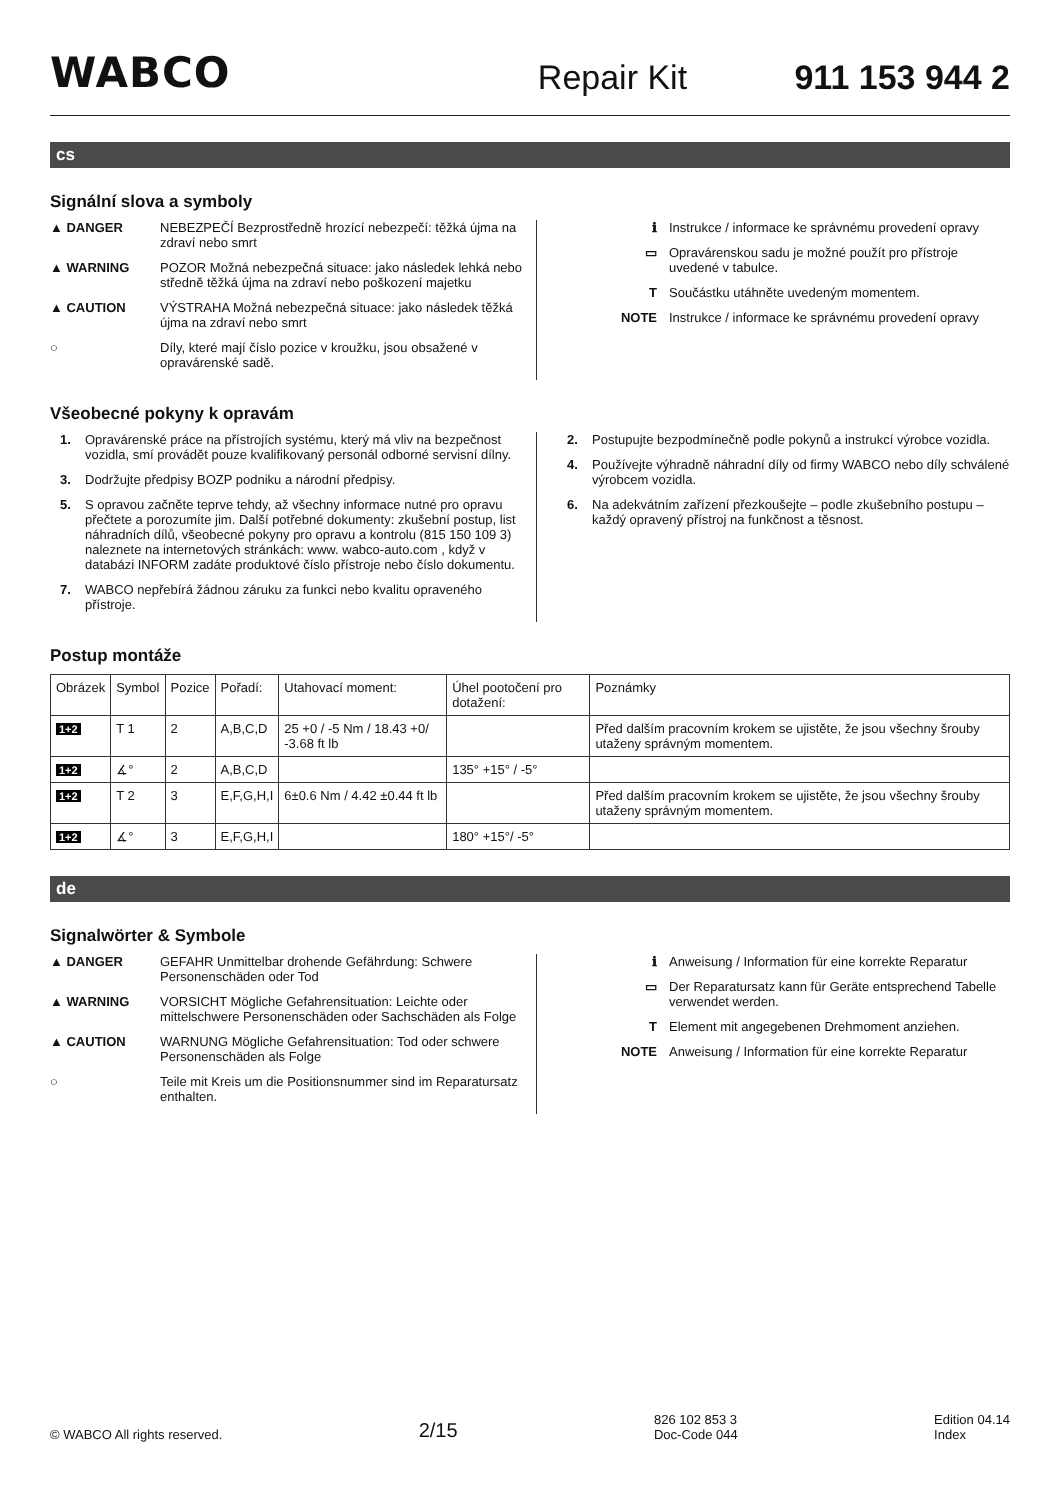WABCO Repair Kit 911 153 944 2
cs
Signální slova a symboly
▲ DANGER NEBEZPEČÍ Bezprostředně hrozící nebezpečí: těžká újma na zdraví nebo smrt
▲ WARNING POZOR Možná nebezpečná situace: jako následek lehká nebo středně těžká újma na zdraví nebo poškození majetku
▲ CAUTION VÝSTRAHA Možná nebezpečná situace: jako následek těžká újma na zdraví nebo smrt
○ Díly, které mají číslo pozice v kroužku, jsou obsažené v opravárenské sadě.
ℹ Instrukce / informace ke správnému provedení opravy
▭ Opravárenskou sadu je možné použít pro přístroje uvedené v tabulce.
T Součástku utáhněte uvedeným momentem.
NOTE Instrukce / informace ke správnému provedení opravy
Všeobecné pokyny k opravám
1. Opravárenské práce na přístrojích systému, který má vliv na bezpečnost vozidla, smí provádět pouze kvalifikovaný personál odborné servisní dílny.
3. Dodržujte předpisy BOZP podniku a národní předpisy.
5. S opravou začněte teprve tehdy, až všechny informace nutné pro opravu přečtete a porozumíte jim. Další potřebné dokumenty: zkušební postup, list náhradních dílů, všeobecné pokyny pro opravu a kontrolu (815 150 109 3) naleznete na internetových stránkách: www. wabco-auto.com , když v databázi INFORM zadáte produktové číslo přístroje nebo číslo dokumentu.
7. WABCO nepřebírá žádnou záruku za funkci nebo kvalitu opraveného přístroje.
2. Postupujte bezpodmínečně podle pokynů a instrukcí výrobce vozidla.
4. Používejte výhradně náhradní díly od firmy WABCO nebo díly schválené výrobcem vozidla.
6. Na adekvátním zařízení přezkoušejte – podle zkušebního postupu – každý opravený přístroj na funkčnost a těsnost.
Postup montáže
| Obrázek | Symbol | Pozice | Pořadí: | Utahovací moment: | Úhel pootočení pro dotažení: | Poznámky |
| --- | --- | --- | --- | --- | --- | --- |
| 1+2 | T 1 | 2 | A,B,C,D | 25 +0 / -5 Nm / 18.43 +0/ -3.68 ft lb | | Před dalším pracovním krokem se ujistěte, že jsou všechny šrouby utaženy správným momentem. |
| 1+2 | ∡° | 2 | A,B,C,D | | 135° +15° / -5° | |
| 1+2 | T 2 | 3 | E,F,G,H,I | 6±0.6 Nm / 4.42 ±0.44 ft lb | | Před dalším pracovním krokem se ujistěte, že jsou všechny šrouby utaženy správným momentem. |
| 1+2 | ∡° | 3 | E,F,G,H,I | | 180° +15°/ -5° | |
de
Signalwörter & Symbole
▲ DANGER GEFAHR Unmittelbar drohende Gefährdung: Schwere Personenschäden oder Tod
▲ WARNING VORSICHT Mögliche Gefahrensituation: Leichte oder mittelschwere Personenschäden oder Sachschäden als Folge
▲ CAUTION WARNUNG Mögliche Gefahrensituation: Tod oder schwere Personenschäden als Folge
○ Teile mit Kreis um die Positionsnummer sind im Reparatursatz enthalten.
ℹ Anweisung / Information für eine korrekte Reparatur
▭ Der Reparatursatz kann für Geräte entsprechend Tabelle verwendet werden.
T Element mit angegebenen Drehmoment anziehen.
NOTE Anweisung / Information für eine korrekte Reparatur
© WABCO All rights reserved. 2/15 826 102 853 3
Doc-Code 044 Edition 04.14
Index